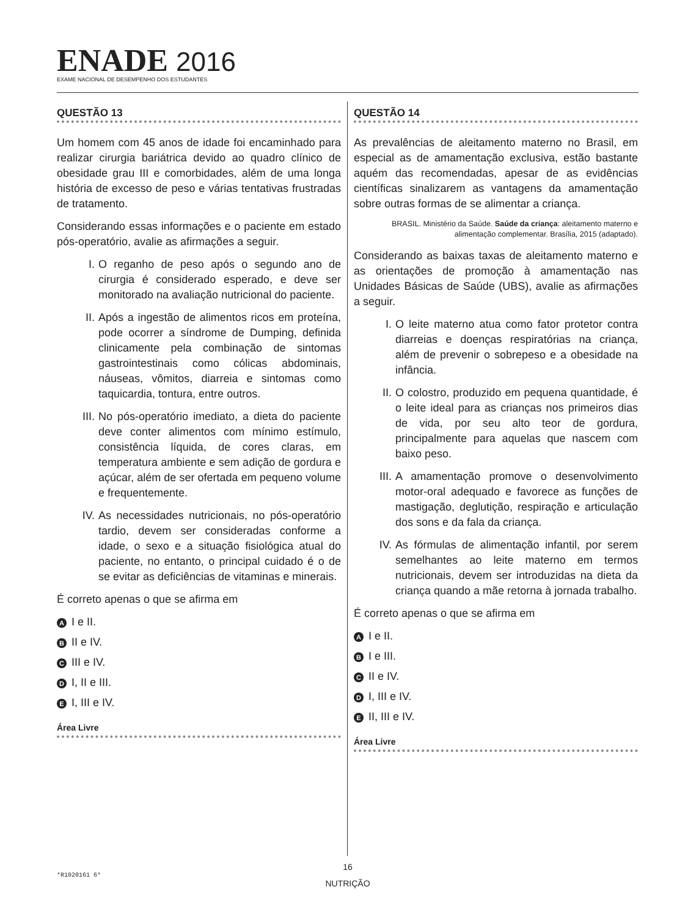ENADE 2016
EXAME NACIONAL DE DESEMPENHO DOS ESTUDANTES
QUESTÃO 13
Um homem com 45 anos de idade foi encaminhado para realizar cirurgia bariátrica devido ao quadro clínico de obesidade grau III e comorbidades, além de uma longa história de excesso de peso e várias tentativas frustradas de tratamento.
Considerando essas informações e o paciente em estado pós-operatório, avalie as afirmações a seguir.
I. O reganho de peso após o segundo ano de cirurgia é considerado esperado, e deve ser monitorado na avaliação nutricional do paciente.
II. Após a ingestão de alimentos ricos em proteína, pode ocorrer a síndrome de Dumping, definida clinicamente pela combinação de sintomas gastrointestinais como cólicas abdominais, náuseas, vômitos, diarreia e sintomas como taquicardia, tontura, entre outros.
III. No pós-operatório imediato, a dieta do paciente deve conter alimentos com mínimo estímulo, consistência líquida, de cores claras, em temperatura ambiente e sem adição de gordura e açúcar, além de ser ofertada em pequeno volume e frequentemente.
IV. As necessidades nutricionais, no pós-operatório tardio, devem ser consideradas conforme a idade, o sexo e a situação fisiológica atual do paciente, no entanto, o principal cuidado é o de se evitar as deficiências de vitaminas e minerais.
É correto apenas o que se afirma em
A I e II.
B II e IV.
C III e IV.
D I, II e III.
E I, III e IV.
Área Livre
QUESTÃO 14
As prevalências de aleitamento materno no Brasil, em especial as de amamentação exclusiva, estão bastante aquém das recomendadas, apesar de as evidências científicas sinalizarem as vantagens da amamentação sobre outras formas de se alimentar a criança.
BRASIL. Ministério da Saúde. Saúde da criança: aleitamento materno e alimentação complementar. Brasília, 2015 (adaptado).
Considerando as baixas taxas de aleitamento materno e as orientações de promoção à amamentação nas Unidades Básicas de Saúde (UBS), avalie as afirmações a seguir.
I. O leite materno atua como fator protetor contra diarreias e doenças respiratórias na criança, além de prevenir o sobrepeso e a obesidade na infância.
II. O colostro, produzido em pequena quantidade, é o leite ideal para as crianças nos primeiros dias de vida, por seu alto teor de gordura, principalmente para aquelas que nascem com baixo peso.
III. A amamentação promove o desenvolvimento motor-oral adequado e favorece as funções de mastigação, deglutição, respiração e articulação dos sons e da fala da criança.
IV. As fórmulas de alimentação infantil, por serem semelhantes ao leite materno em termos nutricionais, devem ser introduzidas na dieta da criança quando a mãe retorna à jornada trabalho.
É correto apenas o que se afirma em
A I e II.
B I e III.
C II e IV.
D I, III e IV.
E II, III e IV.
Área Livre
16
*R1020161 6*
NUTRIÇÃO